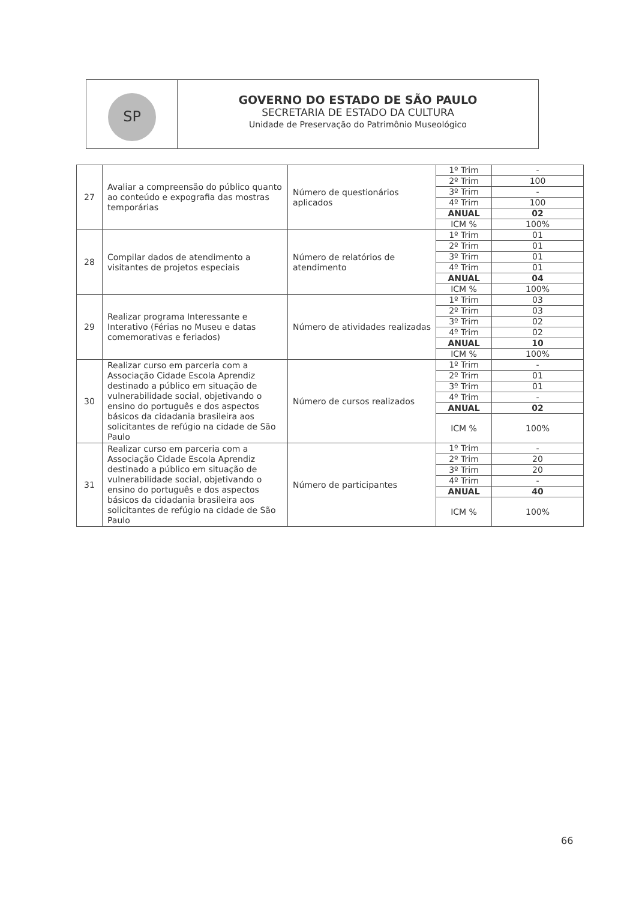SP
GOVERNO DO ESTADO DE SÃO PAULO
SECRETARIA DE ESTADO DA CULTURA
Unidade de Preservação do Patrimônio Museológico
| 27 | Avaliar a compreensão do público quanto ao conteúdo e expografia das mostras temporárias | Número de questionários aplicados | 1º Trim | - |
| | | | 2º Trim | 100 |
| | | | 3º Trim | - |
| | | | 4º Trim | 100 |
| | | | ANUAL | 02 |
| | | | ICM % | 100% |
| 28 | Compilar dados de atendimento a visitantes de projetos especiais | Número de relatórios de atendimento | 1º Trim | 01 |
| | | | 2º Trim | 01 |
| | | | 3º Trim | 01 |
| | | | 4º Trim | 01 |
| | | | ANUAL | 04 |
| | | | ICM % | 100% |
| 29 | Realizar programa Interessante e Interativo (Férias no Museu e datas comemorativas e feriados) | Número de atividades realizadas | 1º Trim | 03 |
| | | | 2º Trim | 03 |
| | | | 3º Trim | 02 |
| | | | 4º Trim | 02 |
| | | | ANUAL | 10 |
| | | | ICM % | 100% |
| 30 | Realizar curso em parceria com a Associação Cidade Escola Aprendiz destinado a público em situação de vulnerabilidade social, objetivando o ensino do português e dos aspectos básicos da cidadania brasileira aos solicitantes de refúgio na cidade de São Paulo | Número de cursos realizados | 1º Trim | - |
| | | | 2º Trim | 01 |
| | | | 3º Trim | 01 |
| | | | 4º Trim | - |
| | | | ANUAL | 02 |
| | | | ICM % | 100% |
| 31 | Realizar curso em parceria com a Associação Cidade Escola Aprendiz destinado a público em situação de vulnerabilidade social, objetivando o ensino do português e dos aspectos básicos da cidadania brasileira aos solicitantes de refúgio na cidade de São Paulo | Número de participantes | 1º Trim | - |
| | | | 2º Trim | 20 |
| | | | 3º Trim | 20 |
| | | | 4º Trim | - |
| | | | ANUAL | 40 |
| | | | ICM % | 100% |
66